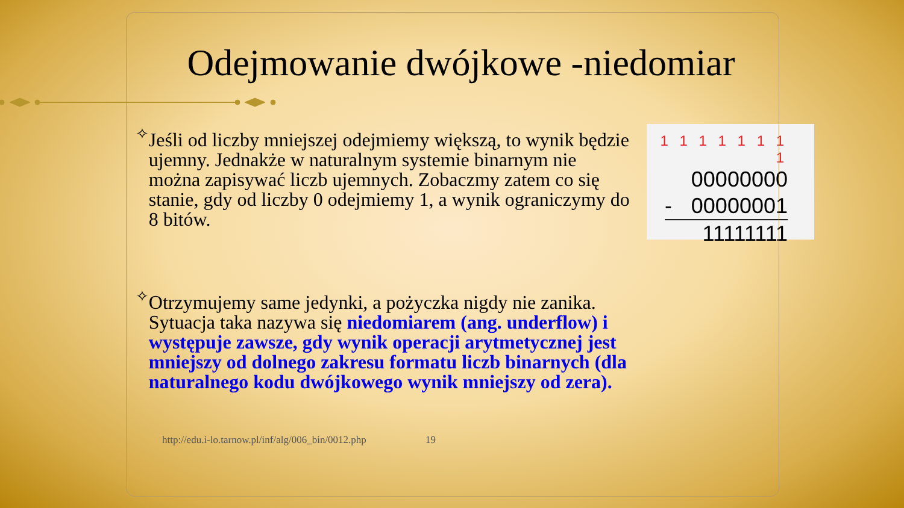Odejmowanie dwójkowe -niedomiar
✧
Jeśli od liczby mniejszej odejmiemy większą, to wynik będzie ujemny. Jednakże w naturalnym systemie binarnym nie można zapisywać liczb ujemnych. Zobaczmy zatem co się stanie, gdy od liczby 0 odejmiemy 1, a wynik ograniczymy do 8 bitów.
✧
Otrzymujemy same jedynki, a pożyczka nigdy nie zanika. Sytuacja taka nazywa się niedomiarem (ang. underflow) i występuje zawsze, gdy wynik operacji arytmetycznej jest mniejszy od dolnego zakresu formatu liczb binarnych (dla naturalnego kodu dwójkowego wynik mniejszy od zera).
1 1 1 1 1 1 1 1
00000000
- 00000001
11111111
http://edu.i-lo.tarnow.pl/inf/alg/006_bin/0012.php 19